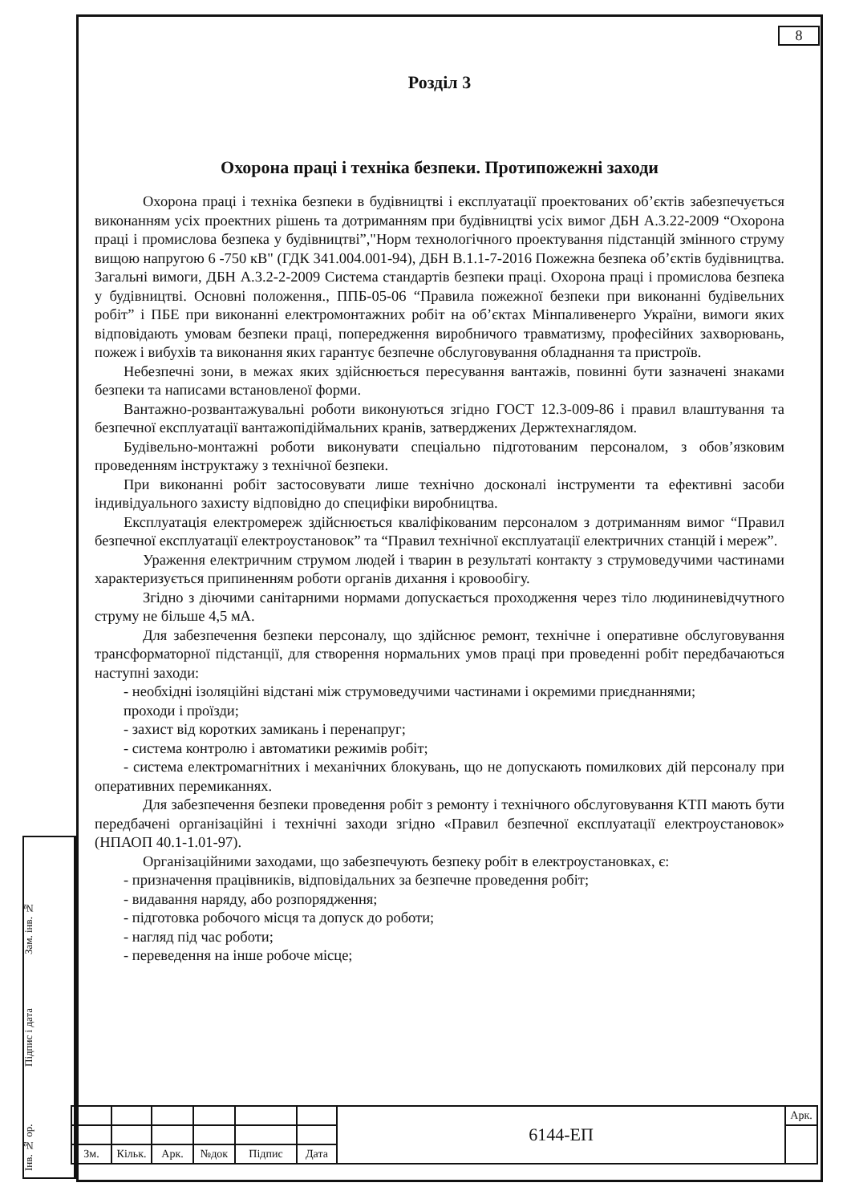8
Розділ 3
Охорона праці і техніка безпеки. Протипожежні заходи
Охорона праці і техніка безпеки в будівництві і експлуатації проектованих об’єктів забезпечується виконанням усіх проектних рішень та дотриманням при будівництві усіх вимог ДБН А.3.22-2009 “Охорона праці і промислова безпека у будівництві”,"Норм технологічного проектування підстанцій змінного струму вищою напругою 6 -750 кВ" (ГДК 341.004.001-94), ДБН В.1.1-7-2016 Пожежна безпека об’єктів будівництва. Загальні вимоги, ДБН А.3.2-2-2009 Система стандартів безпеки праці. Охорона праці і промислова безпека у будівництві. Основні положення., ППБ-05-06 “Правила пожежної безпеки при виконанні будівельних робіт” і ПБЕ при виконанні електромонтажних робіт на об’єктах Мінпаливенерго України, вимоги яких відповідають умовам безпеки праці, попередження виробничого травматизму, професійних захворювань, пожеж і вибухів та виконання яких гарантує безпечне обслуговування обладнання та пристроїв.
Небезпечні зони, в межах яких здійснюється пересування вантажів, повинні бути зазначені знаками безпеки та написами встановленої форми.
Вантажно-розвантажувальні роботи виконуються згідно ГОСТ 12.3-009-86 і правил влаштування та безпечної експлуатації вантажопідіймальних кранів, затверджених Держтехнаглядом.
Будівельно-монтажні роботи виконувати спеціально підготованим персоналом, з обов’язковим проведенням інструктажу з технічної безпеки.
При виконанні робіт застосовувати лише технічно досконалі інструменти та ефективні засоби індивідуального захисту відповідно до специфіки виробництва.
Експлуатація електромереж здійснюється кваліфікованим персоналом з дотриманням вимог “Правил безпечної експлуатації електроустановок” та “Правил технічної експлуатації електричних станцій і мереж”.
Ураження електричним струмом людей і тварин в результаті контакту з струмоведучими частинами характеризується припиненням роботи органів дихання і кровообігу.
Згідно з діючими санітарними нормами допускається проходження через тіло людининевідчутного струму не більше 4,5 мА.
Для забезпечення безпеки персоналу, що здійснює ремонт, технічне і оперативне обслуговування трансформаторної підстанції, для створення нормальних умов праці при проведенні робіт передбачаються наступні заходи:
- необхідні ізоляційні відстані між струмоведучими частинами і окремими приєднаннями;
проходи і проїзди;
- захист від коротких замикань і перенапруг;
- система контролю і автоматики режимів робіт;
- система електромагнітних і механічних блокувань, що не допускають помилкових дій персоналу при оперативних перемиканнях.
Для забезпечення безпеки проведення робіт з ремонту і технічного обслуговування КТП мають бути передбачені організаційні і технічні заходи згідно «Правил безпечної експлуатації електроустановок» (НПАОП 40.1-1.01-97).
Організаційними заходами, що забезпечують безпеку робіт в електроустановках, є:
- призначення працівників, відповідальних за безпечне проведення робіт;
- видавання наряду, або розпорядження;
- підготовка робочого місця та допуск до роботи;
- нагляд під час роботи;
- переведення на інше робоче місце;
Зам. інв. №
Підпис і дата
Інв. № ор.
| | | | | | | 6144-ЕП | Арк. |
| Зм. | Кільк. | Арк. | №док | Підпис | Дата | | |